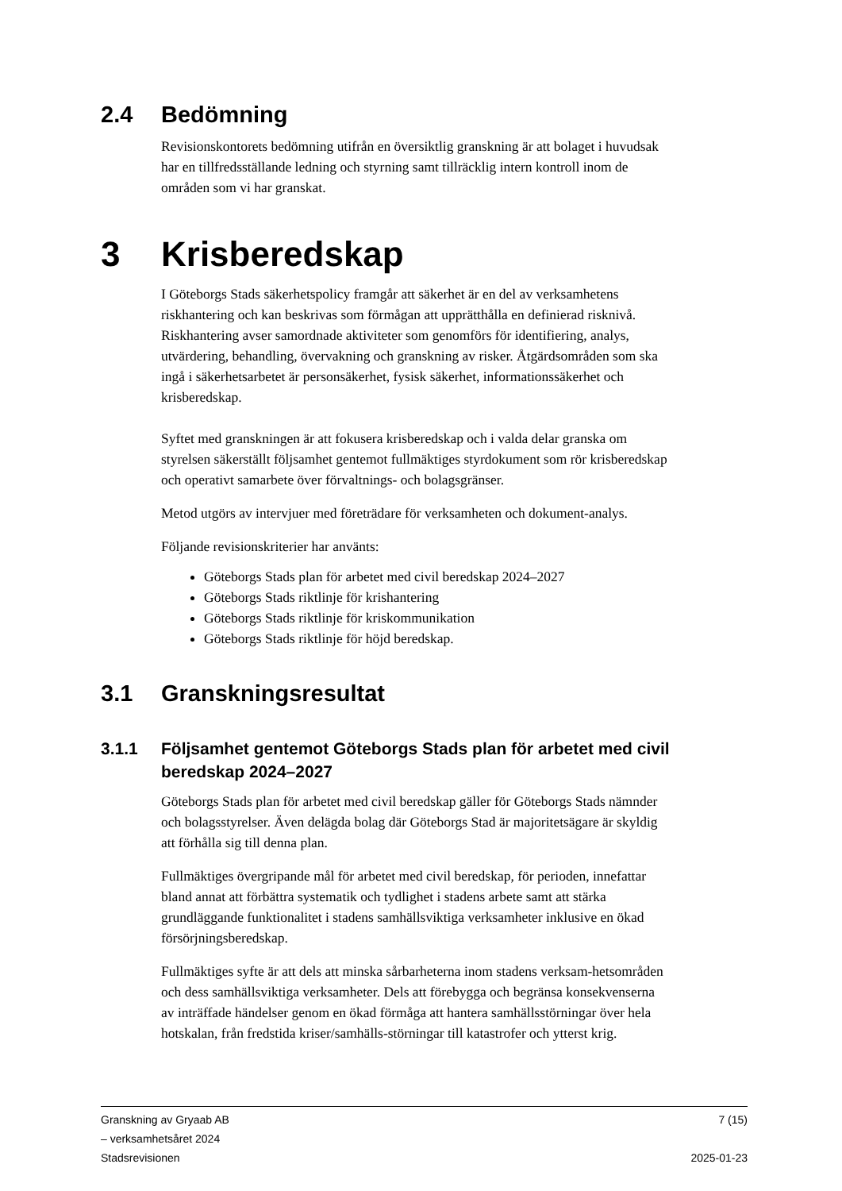2.4 Bedömning
Revisionskontorets bedömning utifrån en översiktlig granskning är att bolaget i huvudsak har en tillfredsställande ledning och styrning samt tillräcklig intern kontroll inom de områden som vi har granskat.
3 Krisberedskap
I Göteborgs Stads säkerhetspolicy framgår att säkerhet är en del av verksamhetens riskhantering och kan beskrivas som förmågan att upprätthålla en definierad risknivå. Riskhantering avser samordnade aktiviteter som genomförs för identifiering, analys, utvärdering, behandling, övervakning och granskning av risker. Åtgärdsområden som ska ingå i säkerhetsarbetet är personsäkerhet, fysisk säkerhet, informationssäkerhet och krisberedskap.
Syftet med granskningen är att fokusera krisberedskap och i valda delar granska om styrelsen säkerställt följsamhet gentemot fullmäktiges styrdokument som rör krisberedskap och operativt samarbete över förvaltnings- och bolagsgränser.
Metod utgörs av intervjuer med företrädare för verksamheten och dokument-analys.
Följande revisionskriterier har använts:
Göteborgs Stads plan för arbetet med civil beredskap 2024–2027
Göteborgs Stads riktlinje för krishantering
Göteborgs Stads riktlinje för kriskommunikation
Göteborgs Stads riktlinje för höjd beredskap.
3.1 Granskningsresultat
3.1.1 Följsamhet gentemot Göteborgs Stads plan för arbetet med civil beredskap 2024–2027
Göteborgs Stads plan för arbetet med civil beredskap gäller för Göteborgs Stads nämnder och bolagsstyrelser. Även delägda bolag där Göteborgs Stad är majoritetsägare är skyldig att förhålla sig till denna plan.
Fullmäktiges övergripande mål för arbetet med civil beredskap, för perioden, innefattar bland annat att förbättra systematik och tydlighet i stadens arbete samt att stärka grundläggande funktionalitet i stadens samhällsviktiga verksamheter inklusive en ökad försörjningsberedskap.
Fullmäktiges syfte är att dels att minska sårbarheterna inom stadens verksam-hetsområden och dess samhällsviktiga verksamheter. Dels att förebygga och begränsa konsekvenserna av inträffade händelser genom en ökad förmåga att hantera samhällsstörningar över hela hotskalan, från fredstida kriser/samhälls-störningar till katastrofer och ytterst krig.
Granskning av Gryaab AB 7 (15)
– verksamhetsåret 2024
Stadsrevisionen 2025-01-23